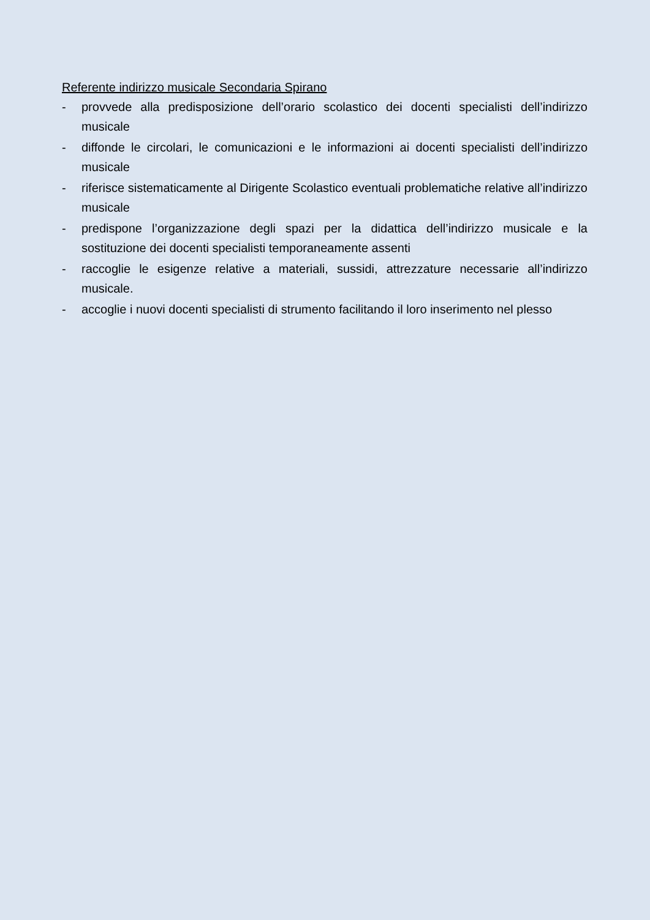Referente indirizzo musicale Secondaria Spirano
- provvede alla predisposizione dell’orario scolastico dei docenti specialisti dell’indirizzo musicale
- diffonde le circolari, le comunicazioni e le informazioni ai docenti specialisti dell’indirizzo musicale
- riferisce sistematicamente al Dirigente Scolastico eventuali problematiche relative all’indirizzo musicale
- predispone l’organizzazione degli spazi per la didattica dell’indirizzo musicale e la sostituzione dei docenti specialisti temporaneamente assenti
- raccoglie le esigenze relative a materiali, sussidi, attrezzature necessarie all’indirizzo musicale.
- accoglie i nuovi docenti specialisti di strumento facilitando il loro inserimento nel plesso